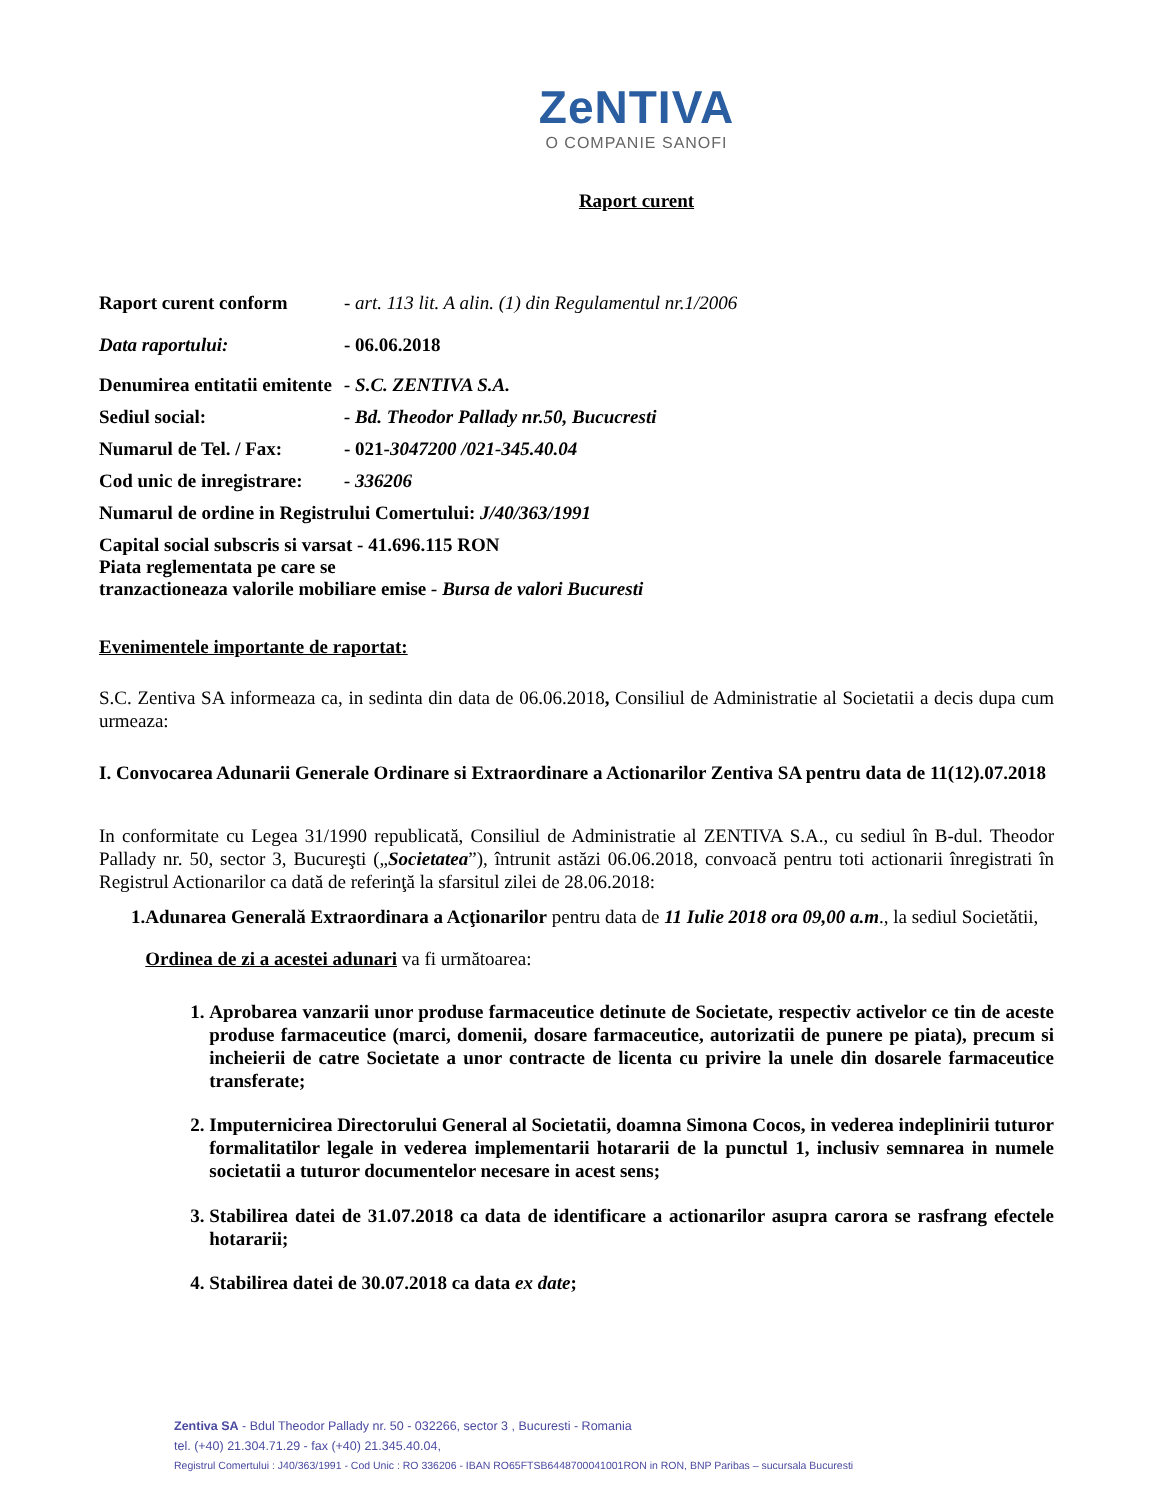ZeNTIVA
O COMPANIE SANOFI
Raport curent
Raport curent conform - art. 113 lit. A alin. (1) din Regulamentul nr.1/2006
Data raportului: - 06.06.2018
Denumirea entitatii emitente - S.C. ZENTIVA S.A.
Sediul social: - Bd. Theodor Pallady nr.50, Bucucresti
Numarul de Tel. / Fax: - 021-3047200 /021-345.40.04
Cod unic de inregistrare: - 336206
Numarul de ordine in Registrului Comertului: J/40/363/1991
Capital social subscris si varsat - 41.696.115 RON
Piata reglementata pe care se
tranzactioneaza valorile mobiliare emise - Bursa de valori Bucuresti
Evenimentele importante de raportat:
S.C. Zentiva SA informeaza ca, in sedinta din data de 06.06.2018, Consiliul de Administratie al Societatii a decis dupa cum urmeaza:
I. Convocarea Adunarii Generale Ordinare si Extraordinare a Actionarilor Zentiva SA pentru data de 11(12).07.2018
In conformitate cu Legea 31/1990 republicată, Consiliul de Administratie al ZENTIVA S.A., cu sediul în B-dul. Theodor Pallady nr. 50, sector 3, Bucureşti („Societatea”), întrunit astăzi 06.06.2018, convoacă pentru toti actionarii înregistrati în Registrul Actionarilor ca dată de referinţă la sfarsitul zilei de 28.06.2018:
1.
Adunarea Generală Extraordinara a Acţionarilor pentru data de 11 Iulie 2018 ora 09,00 a.m., la sediul Societătii,
Ordinea de zi a acestei adunari va fi următoarea:
1. Aprobarea vanzarii unor produse farmaceutice detinute de Societate, respectiv activelor ce tin de aceste produse farmaceutice (marci, domenii, dosare farmaceutice, autorizatii de punere pe piata), precum si incheierii de catre Societate a unor contracte de licenta cu privire la unele din dosarele farmaceutice transferate;
2. Imputernicirea Directorului General al Societatii, doamna Simona Cocos, in vederea indeplinirii tuturor formalitatilor legale in vederea implementarii hotararii de la punctul 1, inclusiv semnarea in numele societatii a tuturor documentelor necesare in acest sens;
3. Stabilirea datei de 31.07.2018 ca data de identificare a actionarilor asupra carora se rasfrang efectele hotararii;
4. Stabilirea datei de 30.07.2018 ca data ex date;
Zentiva SA - Bdul Theodor Pallady nr. 50 - 032266, sector 3 , Bucuresti - Romania
tel. (+40) 21.304.71.29 - fax (+40) 21.345.40.04,
Registrul Comertului : J40/363/1991 - Cod Unic : RO 336206 - IBAN RO65FTSB6448700041001RON in RON, BNP Paribas – sucursala Bucuresti